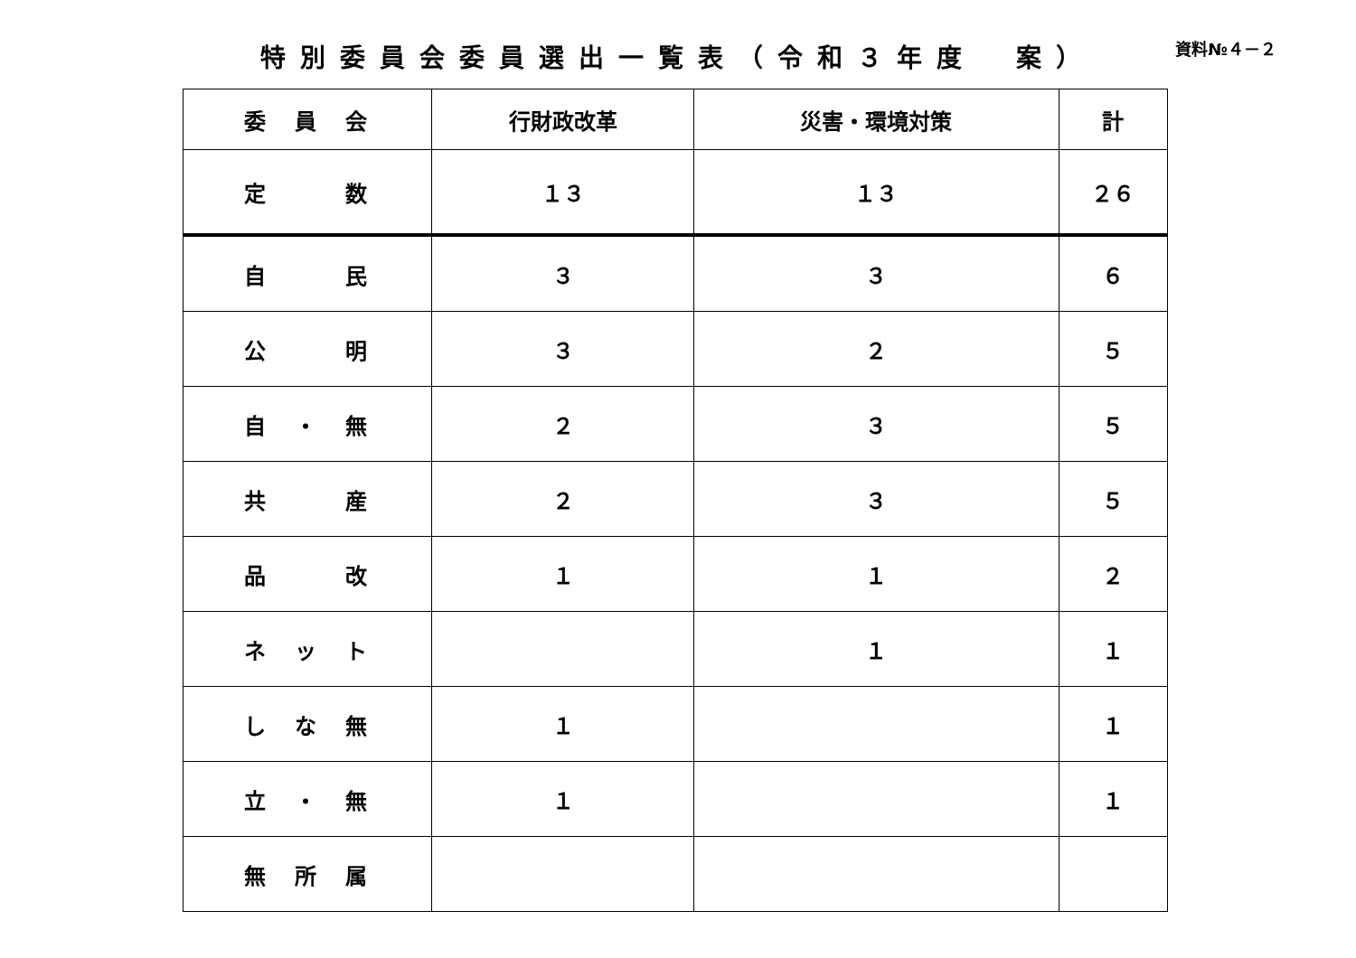特別委員会委員選出一覧表（令和３年度　案）
資料№４－２
| 委 員 会 | 行財政改革 | 災害・環境対策 | 計 |
| --- | --- | --- | --- |
| 定 数 | １３ | １３ | ２６ |
| 自 民 | ３ | ３ | ６ |
| 公 明 | ３ | ２ | ５ |
| 自 ・ 無 | ２ | ３ | ５ |
| 共 産 | ２ | ３ | ５ |
| 品 改 | １ | １ | ２ |
| ネ ッ ト | | １ | １ |
| し な 無 | １ | | １ |
| 立 ・ 無 | １ | | １ |
| 無 所 属 | | | |